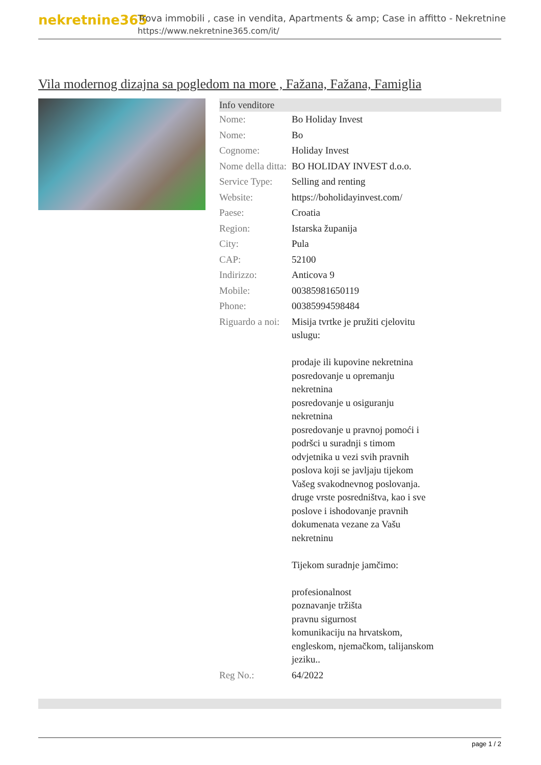nekretnine365
Trova immobili , case in vendita, Apartments & amp; Case in affitto - Nekretnine
https://www.nekretnine365.com/it/
Vila modernog dizajna sa pogledom na more , Fažana, Fažana, Famiglia
| Info venditore | |
| --- | --- |
| Nome: | Bo Holiday Invest |
| Nome: | Bo |
| Cognome: | Holiday Invest |
| Nome della ditta: | BO HOLIDAY INVEST d.o.o. |
| Service Type: | Selling and renting |
| Website: | https://boholidayinvest.com/ |
| Paese: | Croatia |
| Region: | Istarska županija |
| City: | Pula |
| CAP: | 52100 |
| Indirizzo: | Anticova 9 |
| Mobile: | 00385981650119 |
| Phone: | 00385994598484 |
| Riguardo a noi: | Misija tvrtke je pružiti cjelovitu uslugu: prodaje ili kupovine nekretnina posredovanje u opremanju nekretnina posredovanje u osiguranju nekretnina posredovanje u pravnoj pomoći i podršci u suradnji s timom odvjetnika u vezi svih pravnih poslova koji se javljaju tijekom Vašeg svakodnevnog poslovanja. druge vrste posredništva, kao i sve poslove i ishodovanje pravnih dokumenata vezane za Vašu nekretninu Tijekom suradnje jamčimo: profesionalnost poznavanje tržišta pravnu sigurnost komunikaciju na hrvatskom, engleskom, njemačkom, talijanskom jeziku.. |
| Reg No.: | 64/2022 |
page 1 / 2